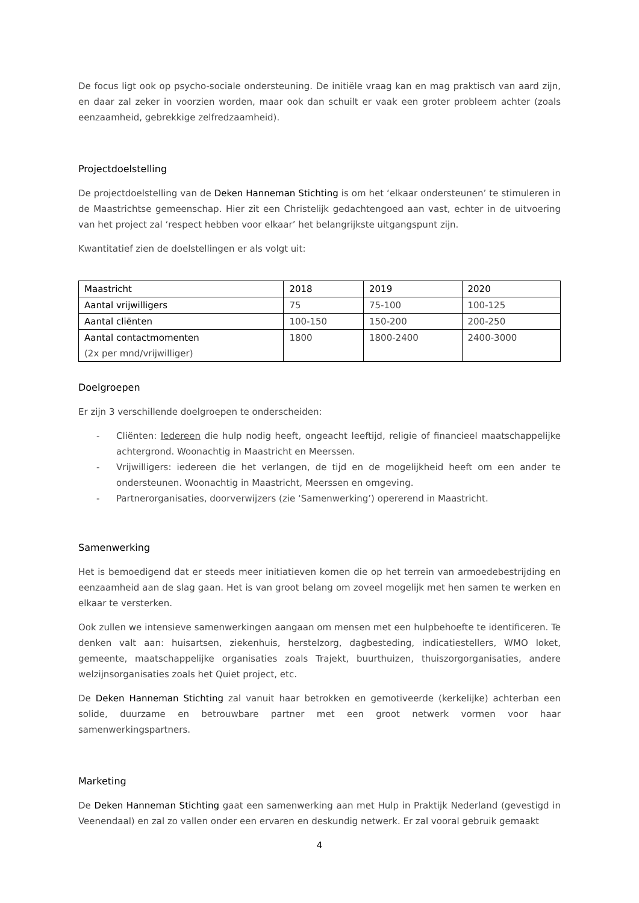De focus ligt ook op psycho-sociale ondersteuning. De initiële vraag kan en mag praktisch van aard zijn, en daar zal zeker in voorzien worden, maar ook dan schuilt er vaak een groter probleem achter (zoals eenzaamheid, gebrekkige zelfredzaamheid).
Projectdoelstelling
De projectdoelstelling van de Deken Hanneman Stichting is om het ‘elkaar ondersteunen’ te stimuleren in de Maastrichtse gemeenschap. Hier zit een Christelijk gedachtengoed aan vast, echter in de uitvoering van het project zal ‘respect hebben voor elkaar’ het belangrijkste uitgangspunt zijn.
Kwantitatief zien de doelstellingen er als volgt uit:
| Maastricht | 2018 | 2019 | 2020 |
| --- | --- | --- | --- |
| Aantal vrijwilligers | 75 | 75-100 | 100-125 |
| Aantal cliënten | 100-150 | 150-200 | 200-250 |
| Aantal contactmomenten (2x per mnd/vrijwilliger) | 1800 | 1800-2400 | 2400-3000 |
Doelgroepen
Er zijn 3 verschillende doelgroepen te onderscheiden:
- Cliënten: Iedereen die hulp nodig heeft, ongeacht leeftijd, religie of financieel maatschappelijke achtergrond. Woonachtig in Maastricht en Meerssen.
- Vrijwilligers: iedereen die het verlangen, de tijd en de mogelijkheid heeft om een ander te ondersteunen. Woonachtig in Maastricht, Meerssen en omgeving.
- Partnerorganisaties, doorverwijzers (zie ‘Samenwerking’) opererend in Maastricht.
Samenwerking
Het is bemoedigend dat er steeds meer initiatieven komen die op het terrein van armoedebestrijding en eenzaamheid aan de slag gaan. Het is van groot belang om zoveel mogelijk met hen samen te werken en elkaar te versterken.
Ook zullen we intensieve samenwerkingen aangaan om mensen met een hulpbehoefte te identificeren. Te denken valt aan: huisartsen, ziekenhuis, herstelzorg, dagbesteding, indicatiestellers, WMO loket, gemeente, maatschappelijke organisaties zoals Trajekt, buurthuizen, thuiszorgorganisaties, andere welzijnsorganisaties zoals het Quiet project, etc.
De Deken Hanneman Stichting zal vanuit haar betrokken en gemotiveerde (kerkelijke) achterban een solide, duurzame en betrouwbare partner met een groot netwerk vormen voor haar samenwerkingspartners.
Marketing
De Deken Hanneman Stichting gaat een samenwerking aan met Hulp in Praktijk Nederland (gevestigd in Veenendaal) en zal zo vallen onder een ervaren en deskundig netwerk. Er zal vooral gebruik gemaakt
4